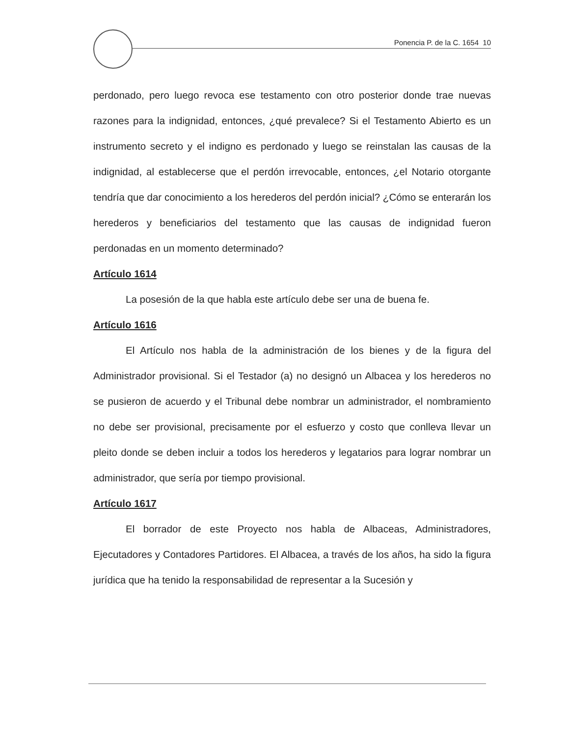Ponencia P. de la C. 1654 10
perdonado, pero luego revoca ese testamento con otro posterior donde trae nuevas razones para la indignidad, entonces, ¿qué prevalece? Si el Testamento Abierto es un instrumento secreto y el indigno es perdonado y luego se reinstalan las causas de la indignidad, al establecerse que el perdón irrevocable, entonces, ¿el Notario otorgante tendría que dar conocimiento a los herederos del perdón inicial? ¿Cómo se enterarán los herederos y beneficiarios del testamento que las causas de indignidad fueron perdonadas en un momento determinado?
Artículo 1614
La posesión de la que habla este artículo debe ser una de buena fe.
Artículo 1616
El Artículo nos habla de la administración de los bienes y de la figura del Administrador provisional. Si el Testador (a) no designó un Albacea y los herederos no se pusieron de acuerdo y el Tribunal debe nombrar un administrador, el nombramiento no debe ser provisional, precisamente por el esfuerzo y costo que conlleva llevar un pleito donde se deben incluir a todos los herederos y legatarios para lograr nombrar un administrador, que sería por tiempo provisional.
Artículo 1617
El borrador de este Proyecto nos habla de Albaceas, Administradores, Ejecutadores y Contadores Partidores. El Albacea, a través de los años, ha sido la figura jurídica que ha tenido la responsabilidad de representar a la Sucesión y